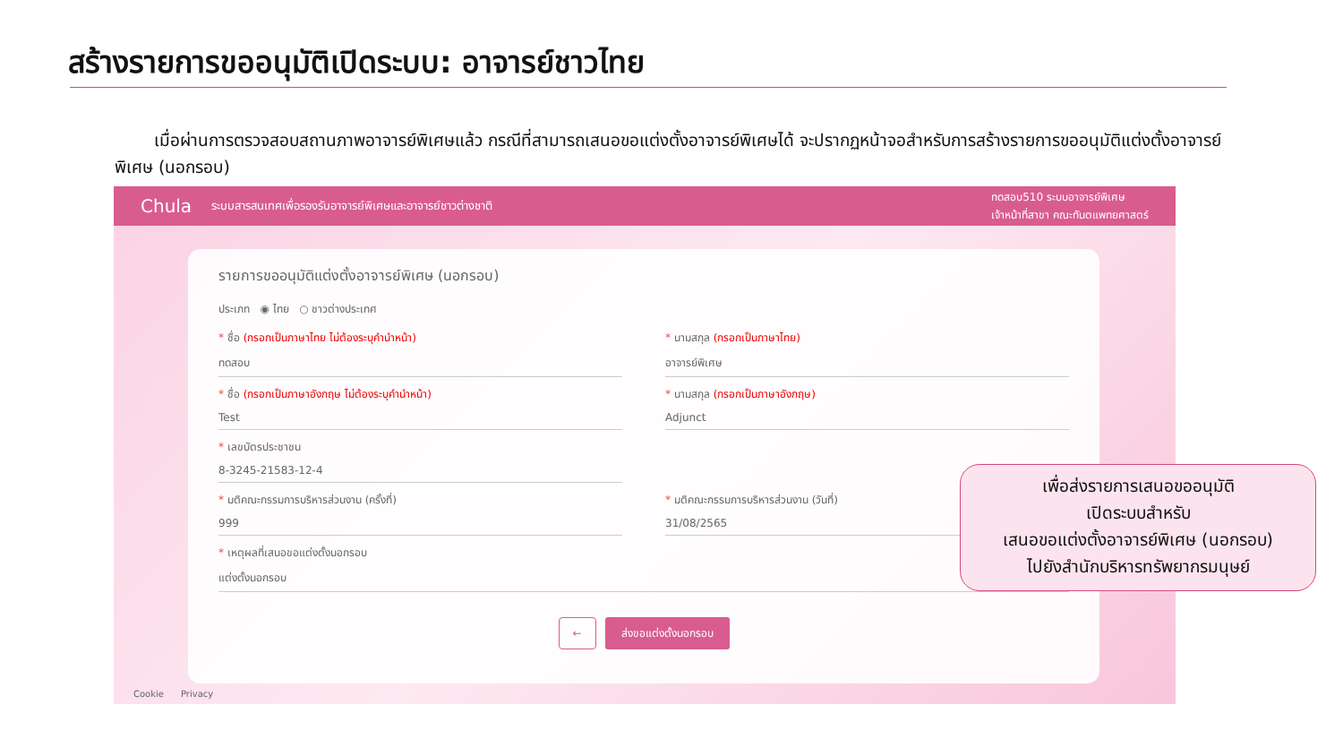สร้างรายการขออนุมัติเปิดระบบ: อาจารย์ชาวไทย
เมื่อผ่านการตรวจสอบสถานภาพอาจารย์พิเศษแล้ว กรณีที่สามารถเสนอขอแต่งตั้งอาจารย์พิเศษได้ จะปรากฏหน้าจอสำหรับการสร้างรายการขออนุมัติแต่งตั้งอาจารย์พิเศษ (นอกรอบ)
Chula ระบบสารสนเทศเพื่อรองรับอาจารย์พิเศษและอาจารย์ชาวต่างชาติ ทดสอบ510 ระบบอาจารย์พิเศษ
เจ้าหน้าที่สาขา คณะทันตแพทยศาสตร์
รายการขออนุมัติแต่งตั้งอาจารย์พิเศษ (นอกรอบ)
ประเภท ◉ ไทย ○ ชาวต่างประเทศ
* ชื่อ (กรอกเป็นภาษาไทย ไม่ต้องระบุคำนำหน้า)
ทดสอบ
* นามสกุล (กรอกเป็นภาษาไทย)
อาจารย์พิเศษ
* ชื่อ (กรอกเป็นภาษาอังกฤษ ไม่ต้องระบุคำนำหน้า)
Test
* นามสกุล (กรอกเป็นภาษาอังกฤษ)
Adjunct
* เลขบัตรประชาชน
8-3245-21583-12-4
* มติคณะกรรมการบริหารส่วนงาน (ครั้งที่)
999
* มติคณะกรรมการบริหารส่วนงาน (วันที่)
31/08/2565
* เหตุผลที่เสนอขอแต่งตั้งนอกรอบ
แต่งตั้งนอกรอบ
← ส่งขอแต่งตั้งนอกรอบ
Cookie Privacy
เพื่อส่งรายการเสนอขออนุมัติ
เปิดระบบสำหรับ
เสนอขอแต่งตั้งอาจารย์พิเศษ (นอกรอบ)
ไปยังสำนักบริหารทรัพยากรมนุษย์